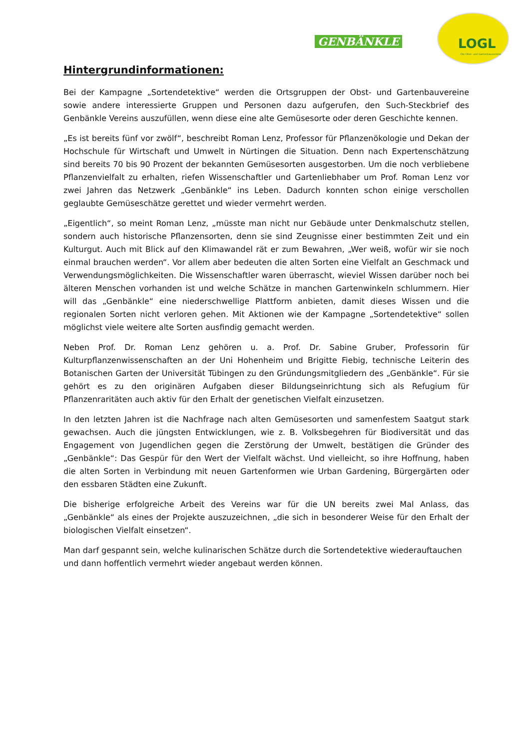GENBÄNKLE
LOGL
Die Obst- und Gartenbauvereine
Hintergrundinformationen:
Bei der Kampagne „Sortendetektive“ werden die Ortsgruppen der Obst- und Gartenbauvereine sowie andere interessierte Gruppen und Personen dazu aufgerufen, den Such-Steckbrief des Genbänkle Vereins auszufüllen, wenn diese eine alte Gemüsesorte oder deren Geschichte kennen.
„Es ist bereits fünf vor zwölf“, beschreibt Roman Lenz, Professor für Pflanzenökologie und Dekan der Hochschule für Wirtschaft und Umwelt in Nürtingen die Situation. Denn nach Expertenschätzung sind bereits 70 bis 90 Prozent der bekannten Gemüsesorten ausgestorben. Um die noch verbliebene Pflanzenvielfalt zu erhalten, riefen Wissenschaftler und Gartenliebhaber um Prof. Roman Lenz vor zwei Jahren das Netzwerk „Genbänkle“ ins Leben. Dadurch konnten schon einige verschollen geglaubte Gemüseschätze gerettet und wieder vermehrt werden.
„Eigentlich“, so meint Roman Lenz, „müsste man nicht nur Gebäude unter Denkmalschutz stellen, sondern auch historische Pflanzensorten, denn sie sind Zeugnisse einer bestimmten Zeit und ein Kulturgut. Auch mit Blick auf den Klimawandel rät er zum Bewahren, „Wer weiß, wofür wir sie noch einmal brauchen werden“. Vor allem aber bedeuten die alten Sorten eine Vielfalt an Geschmack und Verwendungsmöglichkeiten. Die Wissenschaftler waren überrascht, wieviel Wissen darüber noch bei älteren Menschen vorhanden ist und welche Schätze in manchen Gartenwinkeln schlummern. Hier will das „Genbänkle“ eine niederschwellige Plattform anbieten, damit dieses Wissen und die regionalen Sorten nicht verloren gehen. Mit Aktionen wie der Kampagne „Sortendetektive“ sollen möglichst viele weitere alte Sorten ausfindig gemacht werden.
Neben Prof. Dr. Roman Lenz gehören u. a. Prof. Dr. Sabine Gruber, Professorin für Kulturpflanzenwissenschaften an der Uni Hohenheim und Brigitte Fiebig, technische Leiterin des Botanischen Garten der Universität Tübingen zu den Gründungsmitgliedern des „Genbänkle“. Für sie gehört es zu den originären Aufgaben dieser Bildungseinrichtung sich als Refugium für Pflanzenraritäten auch aktiv für den Erhalt der genetischen Vielfalt einzusetzen.
In den letzten Jahren ist die Nachfrage nach alten Gemüsesorten und samenfestem Saatgut stark gewachsen. Auch die jüngsten Entwicklungen, wie z. B. Volksbegehren für Biodiversität und das Engagement von Jugendlichen gegen die Zerstörung der Umwelt, bestätigen die Gründer des „Genbänkle“: Das Gespür für den Wert der Vielfalt wächst. Und vielleicht, so ihre Hoffnung, haben die alten Sorten in Verbindung mit neuen Gartenformen wie Urban Gardening, Bürgergärten oder den essbaren Städten eine Zukunft.
Die bisherige erfolgreiche Arbeit des Vereins war für die UN bereits zwei Mal Anlass, das „Genbänkle“ als eines der Projekte auszuzeichnen, „die sich in besonderer Weise für den Erhalt der biologischen Vielfalt einsetzen“.
Man darf gespannt sein, welche kulinarischen Schätze durch die Sortendetektive wiederauftauchen und dann hoffentlich vermehrt wieder angebaut werden können.